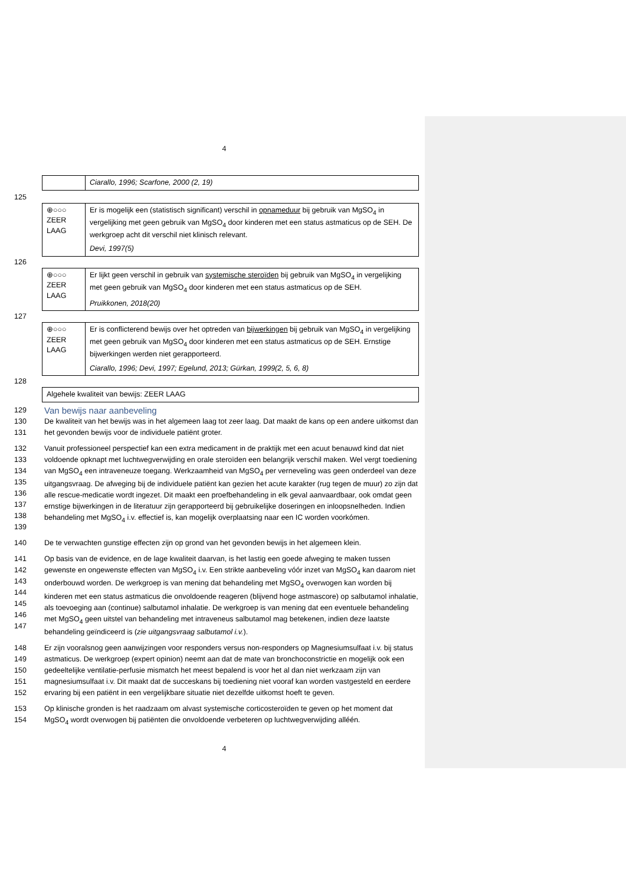4
| | Ciarallo, 1996; Scarfone, 2000 (2, 19) |
125
| ⊕○○○ ZEER LAAG | Er is mogelijk een (statistisch significant) verschil in opnameduur bij gebruik van MgSO<sub>4</sub> in vergelijking met geen gebruik van MgSO<sub>4</sub> door kinderen met een status astmaticus op de SEH. De werkgroep acht dit verschil niet klinisch relevant. Devi, 1997(5) |
126
| ⊕○○○ ZEER LAAG | Er lijkt geen verschil in gebruik van systemische steroïden bij gebruik van MgSO<sub>4</sub> in vergelijking met geen gebruik van MgSO<sub>4</sub> door kinderen met een status astmaticus op de SEH. Pruikkonen, 2018(20) |
127
| ⊕○○○ ZEER LAAG | Er is conflicterend bewijs over het optreden van bijwerkingen bij gebruik van MgSO<sub>4</sub> in vergelijking met geen gebruik van MgSO<sub>4</sub> door kinderen met een status astmaticus op de SEH. Ernstige bijwerkingen werden niet gerapporteerd. Ciarallo, 1996; Devi, 1997; Egelund, 2013; Gürkan, 1999(2, 5, 6, 8) |
128
| Algehele kwaliteit van bewijs: ZEER LAAG |
129
Van bewijs naar aanbeveling
130
131
De kwaliteit van het bewijs was in het algemeen laag tot zeer laag. Dat maakt de kans op een andere uitkomst dan het gevonden bewijs voor de individuele patiënt groter.
132
133
134
135
136
137
138
139
Vanuit professioneel perspectief kan een extra medicament in de praktijk met een acuut benauwd kind dat niet voldoende opknapt met luchtwegverwijding en orale steroïden een belangrijk verschil maken. Wel vergt toediening van MgSO<sub>4</sub> een intraveneuze toegang. Werkzaamheid van MgSO<sub>4</sub> per verneveling was geen onderdeel van deze uitgangsvraag. De afweging bij de individuele patiënt kan gezien het acute karakter (rug tegen de muur) zo zijn dat alle rescue-medicatie wordt ingezet. Dit maakt een proefbehandeling in elk geval aanvaardbaar, ook omdat geen ernstige bijwerkingen in de literatuur zijn gerapporteerd bij gebruikelijke doseringen en inloopsnelheden. Indien behandeling met MgSO<sub>4</sub> i.v. effectief is, kan mogelijk overplaatsing naar een IC worden voorkómen.
140 De te verwachten gunstige effecten zijn op grond van het gevonden bewijs in het algemeen klein.
141
142
143
144
145
146
147
Op basis van de evidence, en de lage kwaliteit daarvan, is het lastig een goede afweging te maken tussen gewenste en ongewenste effecten van MgSO<sub>4</sub> i.v. Een strikte aanbeveling vóór inzet van MgSO<sub>4</sub> kan daarom niet onderbouwd worden. De werkgroep is van mening dat behandeling met MgSO<sub>4</sub> overwogen kan worden bij kinderen met een status astmaticus die onvoldoende reageren (blijvend hoge astmascore) op salbutamol inhalatie, als toevoeging aan (continue) salbutamol inhalatie. De werkgroep is van mening dat een eventuele behandeling met MgSO<sub>4</sub> geen uitstel van behandeling met intraveneus salbutamol mag betekenen, indien deze laatste behandeling geïndiceerd is (zie uitgangsvraag salbutamol i.v.).
148
149
150
151
152
Er zijn vooralsnog geen aanwijzingen voor responders versus non-responders op Magnesiumsulfaat i.v. bij status astmaticus. De werkgroep (expert opinion) neemt aan dat de mate van bronchoconstrictie en mogelijk ook een gedeeltelijke ventilatie-perfusie mismatch het meest bepalend is voor het al dan niet werkzaam zijn van magnesiumsulfaat i.v. Dit maakt dat de succeskans bij toediening niet vooraf kan worden vastgesteld en eerdere ervaring bij een patiënt in een vergelijkbare situatie niet dezelfde uitkomst hoeft te geven.
153
154
Op klinische gronden is het raadzaam om alvast systemische corticosteroïden te geven op het moment dat MgSO<sub>4</sub> wordt overwogen bij patiënten die onvoldoende verbeteren op luchtwegverwijding alléén.
4